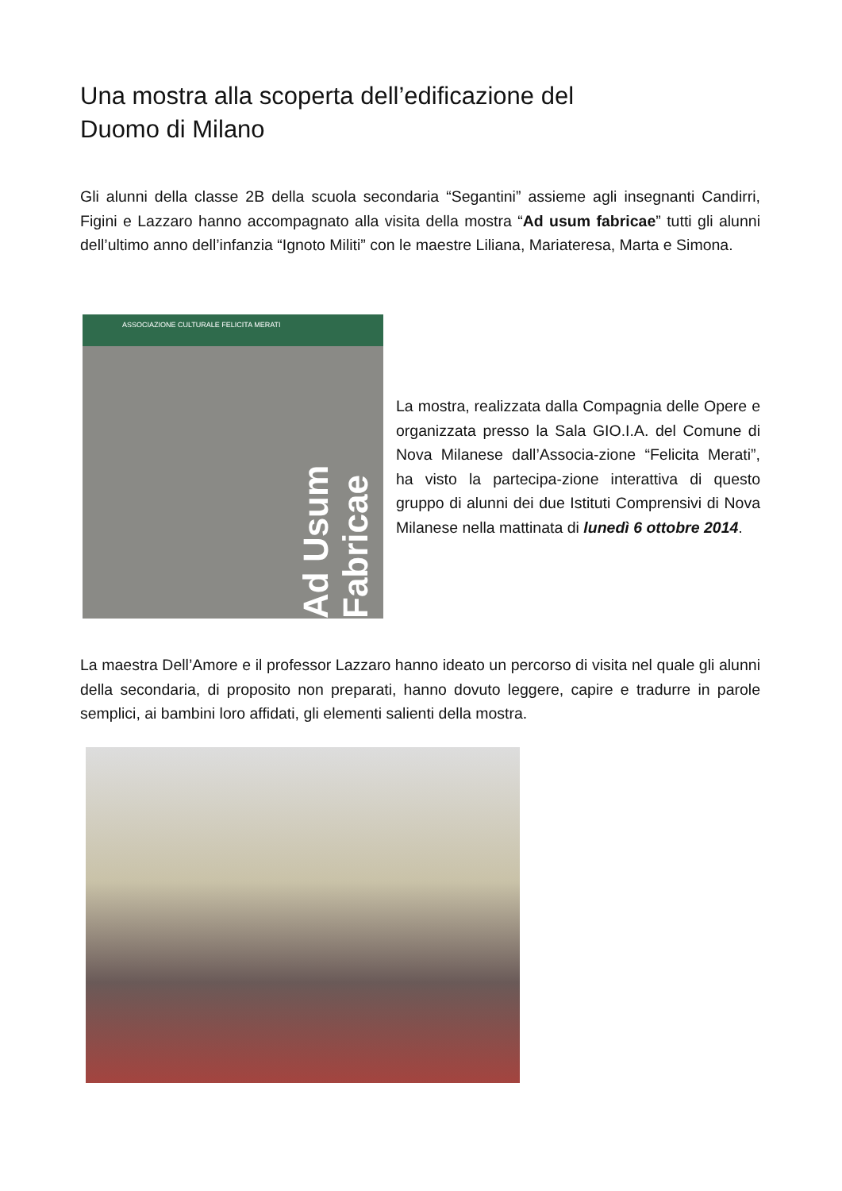Una mostra alla scoperta dell’edificazione del
Duomo di Milano
Gli alunni della classe 2B della scuola secondaria “Segantini” assieme agli insegnanti Candirri, Figini e Lazzaro hanno accompagnato alla visita della mostra “Ad usum fabricae” tutti gli alunni dell’ultimo anno dell’infanzia “Ignoto Militi” con le maestre Liliana, Mariateresa, Marta e Simona.
ASSOCIAZIONE CULTURALE FELICITA MERATI
Ad Usum Fabricae
La mostra, realizzata dalla Compagnia delle Opere e organizzata presso la Sala GIO.I.A. del Comune di Nova Milanese dall’Associa-zione “Felicita Merati”, ha visto la partecipa-zione interattiva di questo gruppo di alunni dei due Istituti Comprensivi di Nova Milanese nella mattinata di lunedì 6 ottobre 2014.
La maestra Dell’Amore e il professor Lazzaro hanno ideato un percorso di visita nel quale gli alunni della secondaria, di proposito non preparati, hanno dovuto leggere, capire e tradurre in parole semplici, ai bambini loro affidati, gli elementi salienti della mostra.